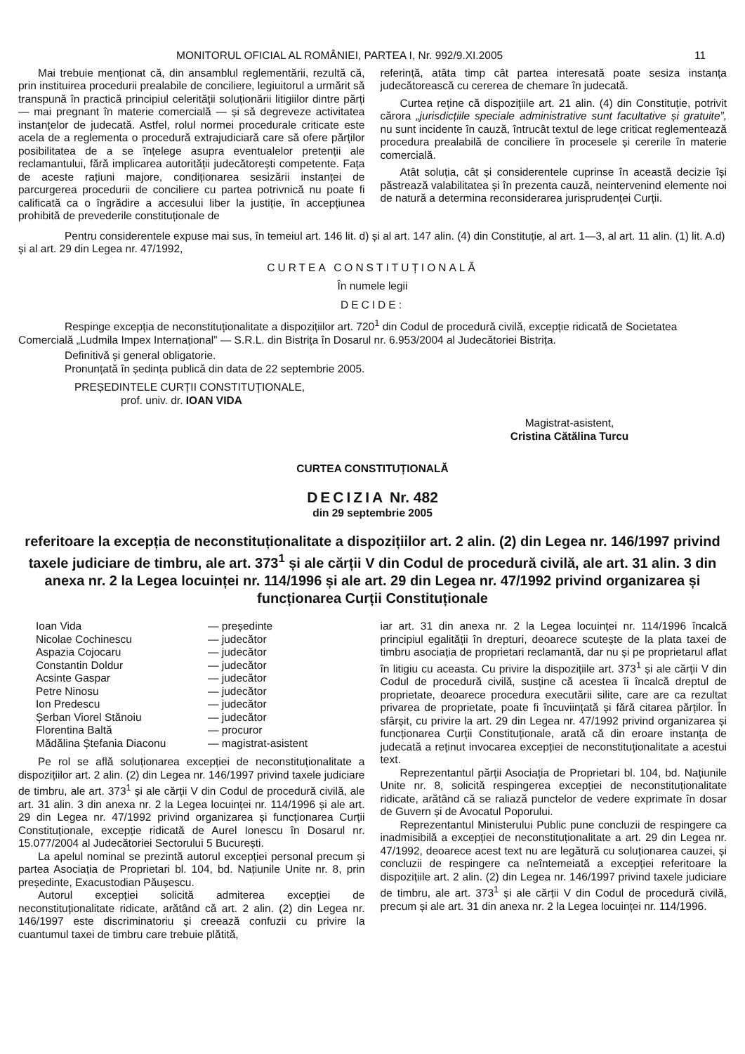MONITORUL OFICIAL AL ROMÂNIEI, PARTEA I, Nr. 992/9.XI.2005 11
Mai trebuie menționat că, din ansamblul reglementării, rezultă că, prin instituirea procedurii prealabile de conciliere, legiuitorul a urmărit să transpună în practică principiul celerității soluționării litigiilor dintre părți — mai pregnant în materie comercială — și să degreveze activitatea instanțelor de judecată. Astfel, rolul normei procedurale criticate este acela de a reglementa o procedură extrajudiciară care să ofere părților posibilitatea de a se înțelege asupra eventualelor pretenții ale reclamantului, fără implicarea autorității judecătorești competente. Fața de aceste rațiuni majore, condiționarea sesizării instanței de parcurgerea procedurii de conciliere cu partea potrivnică nu poate fi calificată ca o îngrădire a accesului liber la justiție, în accepțiunea prohibită de prevederile constituționale de
referință, atâta timp cât partea interesată poate sesiza instanța judecătorească cu cererea de chemare în judecată.
Curtea reține că dispozițiile art. 21 alin. (4) din Constituție, potrivit cărora „jurisdicțiile speciale administrative sunt facultative și gratuite”, nu sunt incidente în cauză, întrucât textul de lege criticat reglementează procedura prealabilă de conciliere în procesele și cererile în materie comercială.
Atât soluția, cât și considerentele cuprinse în această decizie își păstrează valabilitatea și în prezenta cauză, neintervenind elemente noi de natură a determina reconsiderarea jurisprudenței Curții.
Pentru considerentele expuse mai sus, în temeiul art. 146 lit. d) și al art. 147 alin. (4) din Constituție, al art. 1—3, al art. 11 alin. (1) lit. A.d) și al art. 29 din Legea nr. 47/1992,
CURTEA CONSTITUȚIONALĂ
În numele legii
DECIDE:
Respinge excepția de neconstituționalitate a dispozițiilor art. 720<sup>1</sup> din Codul de procedură civilă, excepție ridicată de Societatea Comercială „Ludmila Impex Internațional” — S.R.L. din Bistrița în Dosarul nr. 6.953/2004 al Judecătoriei Bistrița.
Definitivă și general obligatorie.
Pronunțată în ședința publică din data de 22 septembrie 2005.
PREȘEDINTELE CURȚII CONSTITUȚIONALE,
prof. univ. dr. IOAN VIDA
Magistrat-asistent,
Cristina Cătălina Turcu
CURTEA CONSTITUȚIONALĂ
DECIZIA Nr. 482
din 29 septembrie 2005
referitoare la excepția de neconstituționalitate a dispozițiilor art. 2 alin. (2) din Legea nr. 146/1997 privind taxele judiciare de timbru, ale art. 373<sup>1</sup> și ale cărții V din Codul de procedură civilă, ale art. 31 alin. 3 din anexa nr. 2 la Legea locuinței nr. 114/1996 și ale art. 29 din Legea nr. 47/1992 privind organizarea și funcționarea Curții Constituționale
| Ioan Vida | — președinte |
| Nicolae Cochinescu | — judecător |
| Aspazia Cojocaru | — judecător |
| Constantin Doldur | — judecător |
| Acsinte Gaspar | — judecător |
| Petre Ninosu | — judecător |
| Ion Predescu | — judecător |
| Șerban Viorel Stănoiu | — judecător |
| Florentina Baltă | — procuror |
| Mădălina Ștefania Diaconu | — magistrat-asistent |
Pe rol se află soluționarea excepției de neconstituționalitate a dispozițiilor art. 2 alin. (2) din Legea nr. 146/1997 privind taxele judiciare de timbru, ale art. 373<sup>1</sup> și ale cărții V din Codul de procedură civilă, ale art. 31 alin. 3 din anexa nr. 2 la Legea locuinței nr. 114/1996 și ale art. 29 din Legea nr. 47/1992 privind organizarea și funcționarea Curții Constituționale, excepție ridicată de Aurel Ionescu în Dosarul nr. 15.077/2004 al Judecătoriei Sectorului 5 București.
La apelul nominal se prezintă autorul excepției personal precum și partea Asociația de Proprietari bl. 104, bd. Națiunile Unite nr. 8, prin președinte, Exacustodian Păușescu.
Autorul excepției solicită admiterea excepției de neconstituționalitate ridicate, arătând că art. 2 alin. (2) din Legea nr. 146/1997 este discriminatoriu și creează confuzii cu privire la cuantumul taxei de timbru care trebuie plătită,
iar art. 31 din anexa nr. 2 la Legea locuinței nr. 114/1996 încalcă principiul egalității în drepturi, deoarece scutește de la plata taxei de timbru asociația de proprietari reclamantă, dar nu și pe proprietarul aflat în litigiu cu aceasta. Cu privire la dispozițiile art. 373<sup>1</sup> și ale cărții V din Codul de procedură civilă, susține că acestea îi încalcă dreptul de proprietate, deoarece procedura executării silite, care are ca rezultat privarea de proprietate, poate fi încuviințată și fără citarea părților. În sfârșit, cu privire la art. 29 din Legea nr. 47/1992 privind organizarea și funcționarea Curții Constituționale, arată că din eroare instanța de judecată a reținut invocarea excepției de neconstituționalitate a acestui text.
Reprezentantul părții Asociația de Proprietari bl. 104, bd. Națiunile Unite nr. 8, solicită respingerea excepției de neconstituționalitate ridicate, arătând că se raliază punctelor de vedere exprimate în dosar de Guvern și de Avocatul Poporului.
Reprezentantul Ministerului Public pune concluzii de respingere ca inadmisibilă a excepției de neconstituționalitate a art. 29 din Legea nr. 47/1992, deoarece acest text nu are legătură cu soluționarea cauzei, și concluzii de respingere ca neîntemeiată a excepției referitoare la dispozițiile art. 2 alin. (2) din Legea nr. 146/1997 privind taxele judiciare de timbru, ale art. 373<sup>1</sup> și ale cărții V din Codul de procedură civilă, precum și ale art. 31 din anexa nr. 2 la Legea locuinței nr. 114/1996.